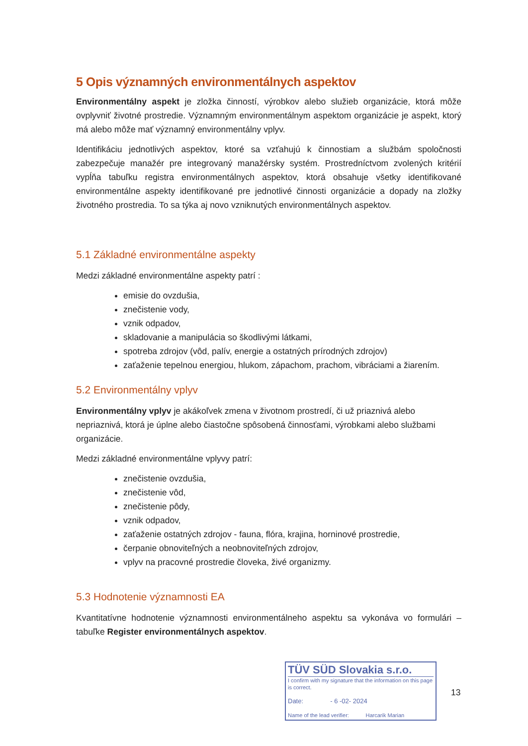5 Opis významných environmentálnych aspektov
Environmentálny aspekt je zložka činností, výrobkov alebo služieb organizácie, ktorá môže ovplyvniť životné prostredie. Významným environmentálnym aspektom organizácie je aspekt, ktorý má alebo môže mať významný environmentálny vplyv.
Identifikáciu jednotlivých aspektov, ktoré sa vzťahujú k činnostiam a službám spoločnosti zabezpečuje manažér pre integrovaný manažérsky systém. Prostredníctvom zvolených kritérií vypĺňa tabuľku registra environmentálnych aspektov, ktorá obsahuje všetky identifikované environmentálne aspekty identifikované pre jednotlivé činnosti organizácie a dopady na zložky životného prostredia. To sa týka aj novo vzniknutých environmentálnych aspektov.
5.1 Základné environmentálne aspekty
Medzi základné environmentálne aspekty patrí :
emisie do ovzdušia,
znečistenie vody,
vznik odpadov,
skladovanie a manipulácia so škodlivými látkami,
spotreba zdrojov (vôd, palív, energie a ostatných prírodných zdrojov)
zaťaženie tepelnou energiou, hlukom, zápachom, prachom, vibráciami a žiarením.
5.2 Environmentálny vplyv
Environmentálny vplyv je akákoľvek zmena v životnom prostredí, či už priaznivá alebo nepriaznivá, ktorá je úplne alebo čiastočne spôsobená činnosťami, výrobkami alebo službami organizácie.
Medzi základné environmentálne vplyvy patrí:
znečistenie ovzdušia,
znečistenie vôd,
znečistenie pôdy,
vznik odpadov,
zaťaženie ostatných zdrojov - fauna, flóra, krajina, horninové prostredie,
čerpanie obnoviteľných a neobnoviteľných zdrojov,
vplyv na pracovné prostredie človeka, živé organizmy.
5.3 Hodnotenie významnosti EA
Kvantitatívne hodnotenie významnosti environmentálneho aspektu sa vykonáva vo formulári – tabuľke Register environmentálnych aspektov.
TÜV SÜD Slovakia s.r.o.
I confirm with my signature that the information on this page is correct.
Date: - 6 -02- 2024
Name of the lead verifier: Harcarik Marian
13